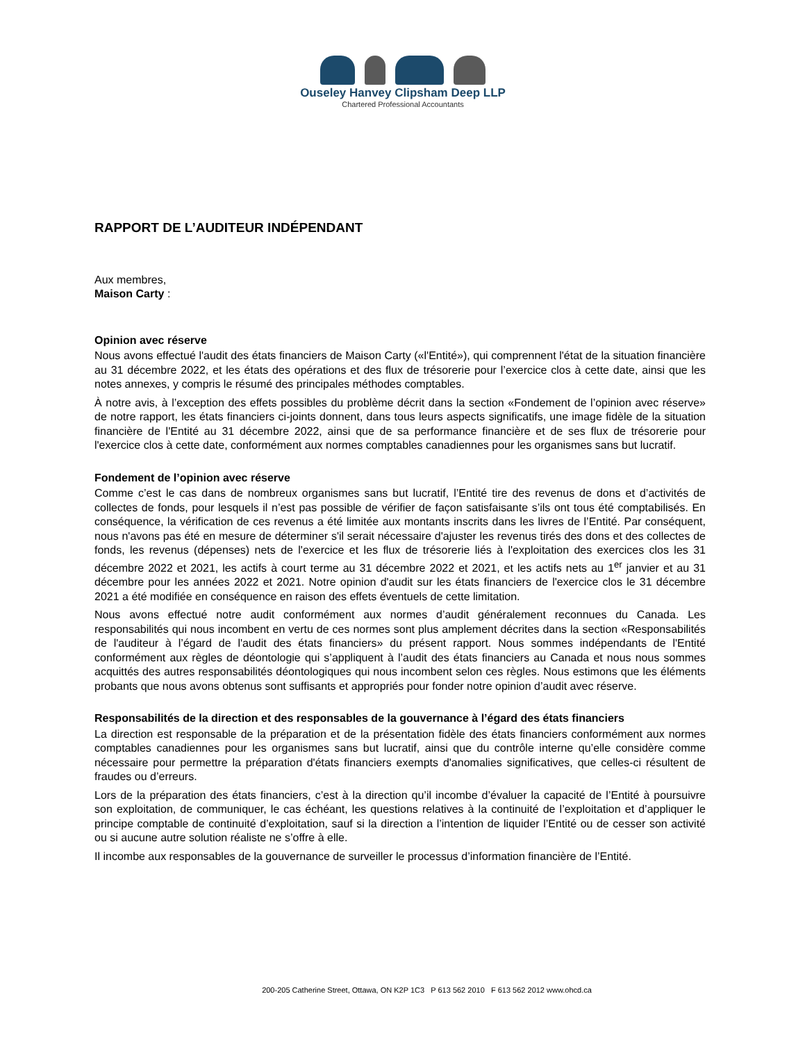Ouseley Hanvey Clipsham Deep LLP
Chartered Professional Accountants
RAPPORT DE L’AUDITEUR INDÉPENDANT
Aux membres,
Maison Carty :
Opinion avec réserve
Nous avons effectué l'audit des états financiers de Maison Carty («l'Entité»), qui comprennent l'état de la situation financière au 31 décembre 2022, et les états des opérations et des flux de trésorerie pour l’exercice clos à cette date, ainsi que les notes annexes, y compris le résumé des principales méthodes comptables.
À notre avis, à l’exception des effets possibles du problème décrit dans la section «Fondement de l’opinion avec réserve» de notre rapport, les états financiers ci-joints donnent, dans tous leurs aspects significatifs, une image fidèle de la situation financière de l'Entité au 31 décembre 2022, ainsi que de sa performance financière et de ses flux de trésorerie pour l'exercice clos à cette date, conformément aux normes comptables canadiennes pour les organismes sans but lucratif.
Fondement de l’opinion avec réserve
Comme c’est le cas dans de nombreux organismes sans but lucratif, l’Entité tire des revenus de dons et d’activités de collectes de fonds, pour lesquels il n’est pas possible de vérifier de façon satisfaisante s’ils ont tous été comptabilisés. En conséquence, la vérification de ces revenus a été limitée aux montants inscrits dans les livres de l’Entité. Par conséquent, nous n'avons pas été en mesure de déterminer s'il serait nécessaire d'ajuster les revenus tirés des dons et des collectes de fonds, les revenus (dépenses) nets de l'exercice et les flux de trésorerie liés à l'exploitation des exercices clos les 31 décembre 2022 et 2021, les actifs à court terme au 31 décembre 2022 et 2021, et les actifs nets au 1<sup>er</sup> janvier et au 31 décembre pour les années 2022 et 2021. Notre opinion d'audit sur les états financiers de l'exercice clos le 31 décembre 2021 a été modifiée en conséquence en raison des effets éventuels de cette limitation.
Nous avons effectué notre audit conformément aux normes d’audit généralement reconnues du Canada. Les responsabilités qui nous incombent en vertu de ces normes sont plus amplement décrites dans la section «Responsabilités de l'auditeur à l’égard de l'audit des états financiers» du présent rapport. Nous sommes indépendants de l'Entité conformément aux règles de déontologie qui s’appliquent à l’audit des états financiers au Canada et nous nous sommes acquittés des autres responsabilités déontologiques qui nous incombent selon ces règles. Nous estimons que les éléments probants que nous avons obtenus sont suffisants et appropriés pour fonder notre opinion d’audit avec réserve.
Responsabilités de la direction et des responsables de la gouvernance à l’égard des états financiers
La direction est responsable de la préparation et de la présentation fidèle des états financiers conformément aux normes comptables canadiennes pour les organismes sans but lucratif, ainsi que du contrôle interne qu’elle considère comme nécessaire pour permettre la préparation d'états financiers exempts d'anomalies significatives, que celles-ci résultent de fraudes ou d’erreurs.
Lors de la préparation des états financiers, c’est à la direction qu’il incombe d’évaluer la capacité de l’Entité à poursuivre son exploitation, de communiquer, le cas échéant, les questions relatives à la continuité de l’exploitation et d’appliquer le principe comptable de continuité d’exploitation, sauf si la direction a l’intention de liquider l’Entité ou de cesser son activité ou si aucune autre solution réaliste ne s’offre à elle.
Il incombe aux responsables de la gouvernance de surveiller le processus d’information financière de l’Entité.
200-205 Catherine Street, Ottawa, ON K2P 1C3 P 613 562 2010 F 613 562 2012 www.ohcd.ca